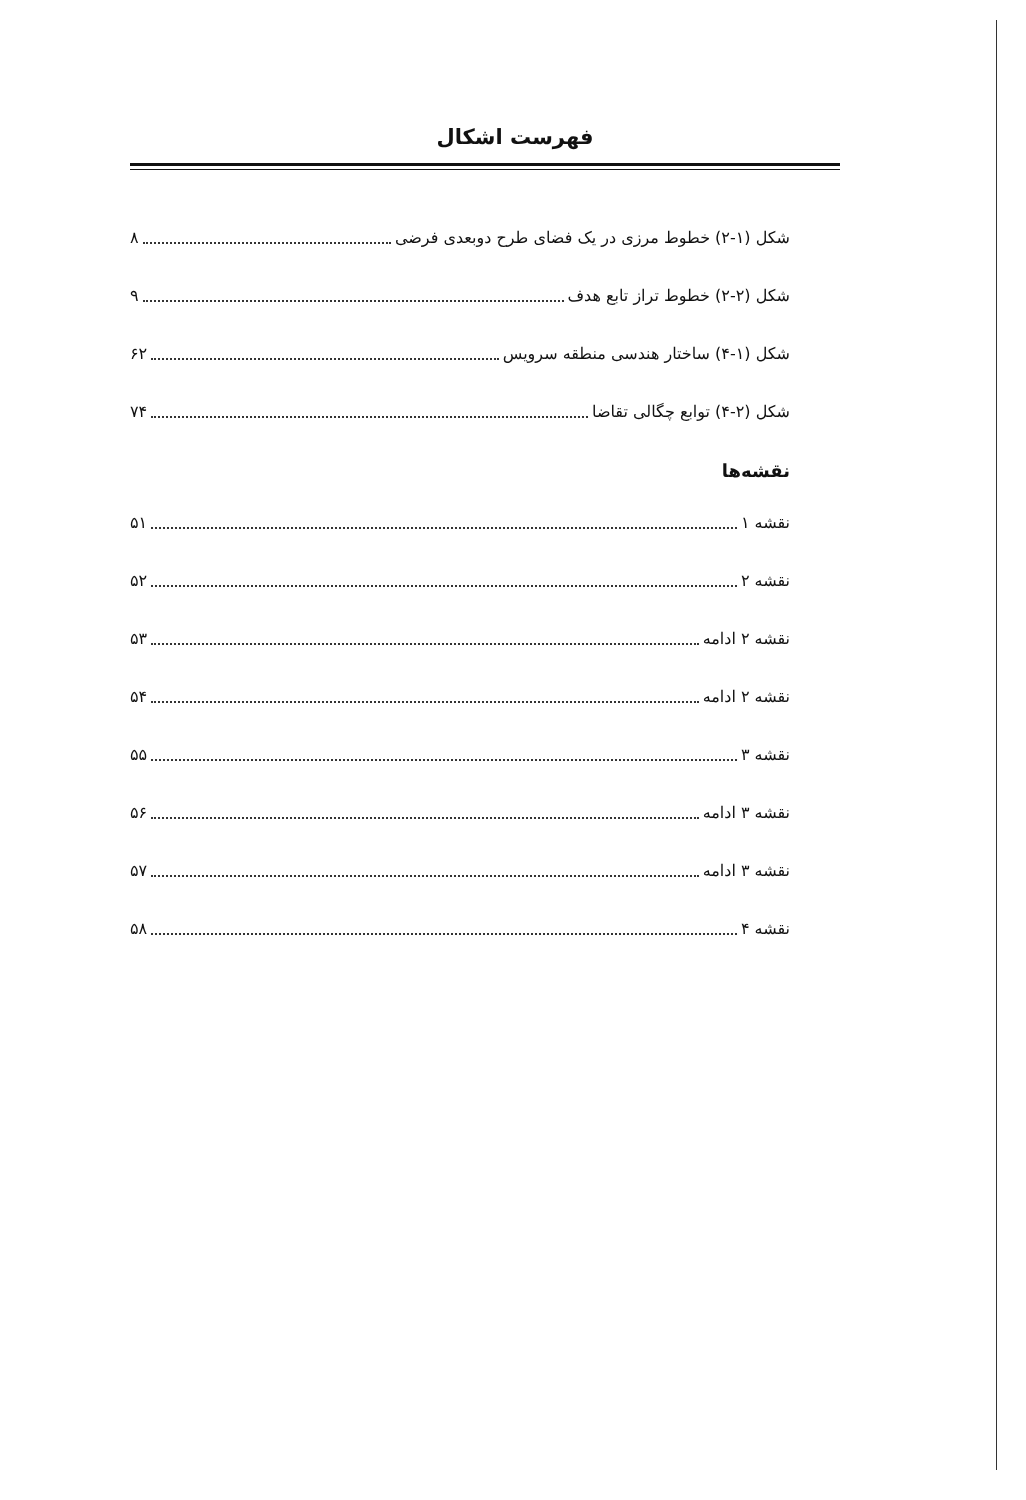فهرست اشکال
شکل (۱-۲) خطوط مرزی در یک فضای طرح دوبعدی فرضی ۸
شکل (۲-۲) خطوط تراز تابع هدف ۹
شکل (۱-۴) ساختار هندسی منطقه سرویس ۶۲
شکل (۲-۴) توابع چگالی تقاضا ۷۴
نقشه‌ها
نقشه ۱ ۵۱
نقشه ۲ ۵۲
نقشه ۲ ادامه ۵۳
نقشه ۲ ادامه ۵۴
نقشه ۳ ۵۵
نقشه ۳ ادامه ۵۶
نقشه ۳ ادامه ۵۷
نقشه ۴ ۵۸